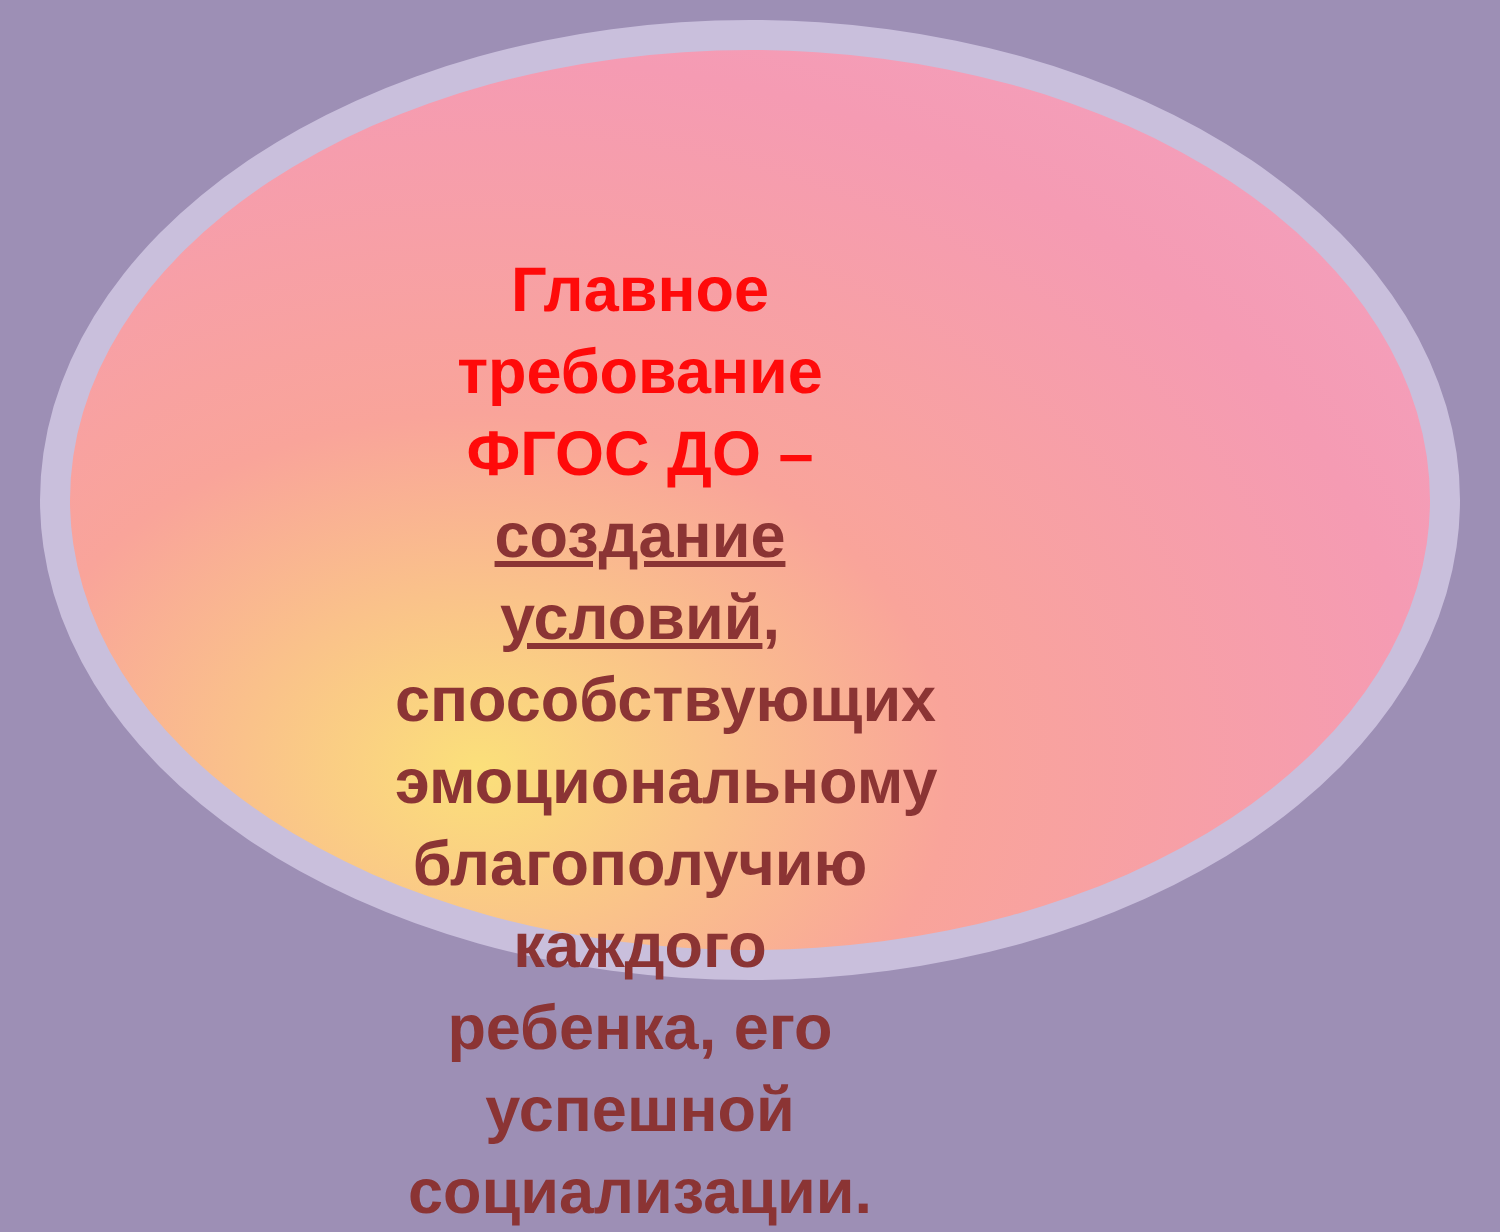Главное требование ФГОС ДО – создание условий, способствующих эмоциональному благополучию каждого ребенка, его успешной социализации.